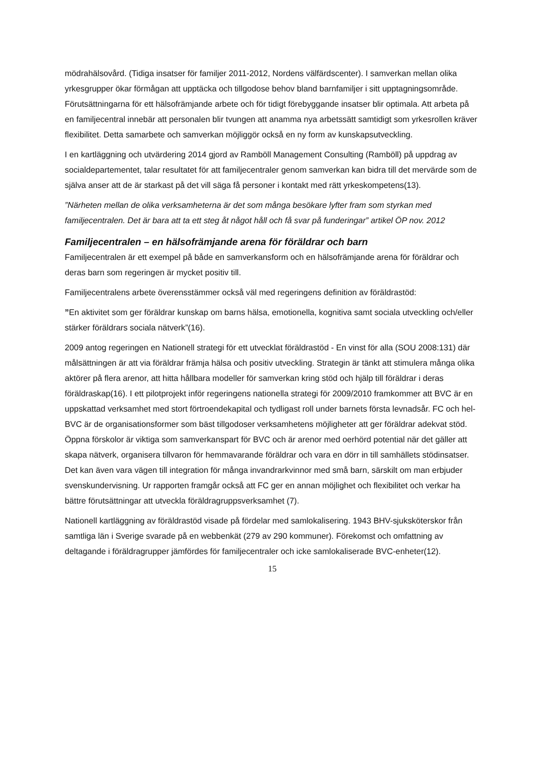mödrahälsovård. (Tidiga insatser för familjer 2011-2012, Nordens välfärdscenter). I samverkan mellan olika yrkesgrupper ökar förmågan att upptäcka och tillgodose behov bland barnfamiljer i sitt upptagningsområde. Förutsättningarna för ett hälsofrämjande arbete och för tidigt förebyggande insatser blir optimala. Att arbeta på en familjecentral innebär att personalen blir tvungen att anamma nya arbetssätt samtidigt som yrkesrollen kräver flexibilitet. Detta samarbete och samverkan möjliggör också en ny form av kunskapsutveckling.
I en kartläggning och utvärdering 2014 gjord av Ramböll Management Consulting (Ramböll) på uppdrag av socialdepartementet, talar resultatet för att familjecentraler genom samverkan kan bidra till det mervärde som de själva anser att de är starkast på det vill säga få personer i kontakt med rätt yrkeskompetens(13).
”Närheten mellan de olika verksamheterna är det som många besökare lyfter fram som styrkan med familjecentralen. Det är bara att ta ett steg åt något håll och få svar på funderingar” artikel ÖP nov. 2012
Familjecentralen – en hälsofrämjande arena för föräldrar och barn
Familjecentralen är ett exempel på både en samverkansform och en hälsofrämjande arena för föräldrar och deras barn som regeringen är mycket positiv till.
Familjecentralens arbete överensstämmer också väl med regeringens definition av föräldrastöd:
”En aktivitet som ger föräldrar kunskap om barns hälsa, emotionella, kognitiva samt sociala utveckling och/eller stärker föräldrars sociala nätverk”(16).
2009 antog regeringen en Nationell strategi för ett utvecklat föräldrastöd - En vinst för alla (SOU 2008:131) där målsättningen är att via föräldrar främja hälsa och positiv utveckling. Strategin är tänkt att stimulera många olika aktörer på flera arenor, att hitta hållbara modeller för samverkan kring stöd och hjälp till föräldrar i deras föräldraskap(16). I ett pilotprojekt inför regeringens nationella strategi för 2009/2010 framkommer att BVC är en uppskattad verksamhet med stort förtroendekapital och tydligast roll under barnets första levnadsår. FC och hel-BVC är de organisationsformer som bäst tillgodoser verksamhetens möjligheter att ger föräldrar adekvat stöd. Öppna förskolor är viktiga som samverkanspart för BVC och är arenor med oerhörd potential när det gäller att skapa nätverk, organisera tillvaron för hemmavarande föräldrar och vara en dörr in till samhällets stödinsatser. Det kan även vara vägen till integration för många invandrarkvinnor med små barn, särskilt om man erbjuder svenskundervisning. Ur rapporten framgår också att FC ger en annan möjlighet och flexibilitet och verkar ha bättre förutsättningar att utveckla föräldragruppsverksamhet (7).
Nationell kartläggning av föräldrastöd visade på fördelar med samlokalisering. 1943 BHV-sjuksköterskor från samtliga län i Sverige svarade på en webbenkät (279 av 290 kommuner). Förekomst och omfattning av deltagande i föräldragrupper jämfördes för familjecentraler och icke samlokaliserade BVC-enheter(12).
15